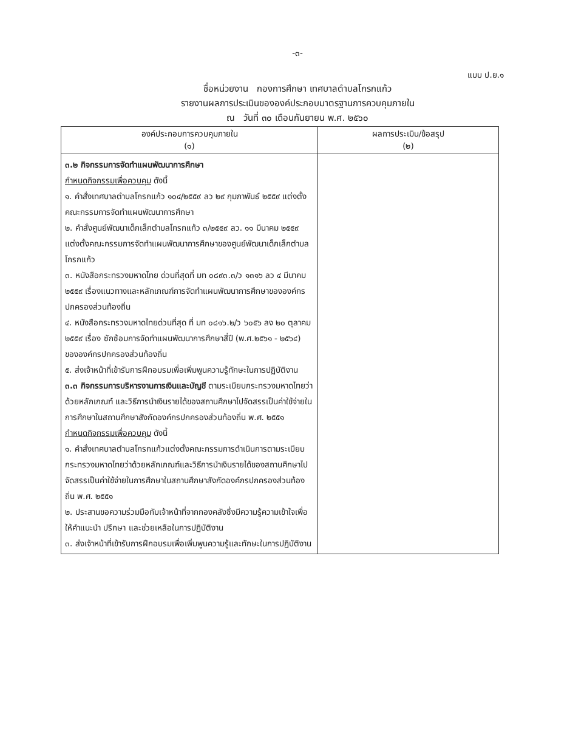-๓-
แบบ ป.ย.๑
ชื่อหน่วยงาน กองการศึกษา เทศบาลตำบลโกรกแก้ว
รายงานผลการประเมินขององค์ประกอบมาตรฐานการควบคุมภายใน
ณ วันที่ ๓๐ เดือนกันยายน พ.ศ. ๒๕๖๐
| องค์ประกอบการควบคุมภายใน (๑) | ผลการประเมิน/ข้อสรุป (๒) |
| --- | --- |
| ๓.๒ กิจกรรมการจัดทำแผนพัฒนาการศึกษา กำหนดกิจกรรมเพื่อควบคุม ดังนี้ ๑. คำสั่งเทศบาลตำบลโกรกแก้ว ๑๐๔/๒๕๕๙ ลว ๒๙ กุมภาพันธ์ ๒๕๕๙ แต่งตั้งคณะกรรมการจัดทำแผนพัฒนาการศึกษา ๒. คำสั่งศูนย์พัฒนาเด็กเล็กตำบลโกรกแก้ว ๓/๒๕๕๙ ลว. ๑๑ มีนาคม ๒๕๕๙ แต่งตั้งคณะกรรมการจัดทำแผนพัฒนาการศึกษาของศูนย์พัฒนาเด็กเล็กตำบลโกรกแก้ว ๓. หนังสือกระทรวงมหาดไทย ด่วนที่สุดที่ มท ๐๘๙๓.๓/ว ๑๓๑๖ ลว ๔ มีนาคม ๒๕๕๙ เรื่องแนวทางและหลักเกณฑ์การจัดทำแผนพัฒนาการศึกษาขององค์กรปกครองส่วนท้องถิ่น ๔. หนังสือกระทรวงมหาดไทยด่วนที่สุด ที่ มท ๐๘๑๖.๒/ว ๖๐๕๖ ลง ๒๐ ตุลาคม ๒๕๕๙ เรื่อง ซักซ้อมการจัดทำแผนพัฒนาการศึกษาสี่ปี (พ.ศ.๒๕๖๑ - ๒๕๖๔) ขององค์กรปกครองส่วนท้องถิ่น ๕. ส่งเจ้าหน้าที่เข้ารับการฝึกอบรมเพื่อเพิ่มพูนความรู้ทักษะในการปฏิบัติงาน ๓.๓ กิจกรรมการบริหารงานการเงินและบัญชี ตามระเบียบกระทรวงมหาดไทยว่าด้วยหลักเกณฑ์ และวิธีการนำเงินรายได้ของสถานศึกษาไปจัดสรรเป็นค่าใช้จ่ายในการศึกษาในสถานศึกษาสังกัดองค์กรปกครองส่วนท้องถิ่น พ.ศ. ๒๕๕๑ กำหนดกิจกรรมเพื่อควบคุม ดังนี้ ๑. คำสั่งเทศบาลตำบลโกรกแก้วแต่งตั้งคณะกรรมการดำเนินการตามระเบียบกระทรวงมหาดไทยว่าด้วยหลักเกณฑ์และวิธีการนำเงินรายได้ของสถานศึกษาไปจัดสรรเป็นค่าใช้จ่ายในการศึกษาในสถานศึกษาสังกัดองค์กรปกครองส่วนท้องถิ่น พ.ศ. ๒๕๕๑ ๒. ประสานขอความร่วมมือกับเจ้าหน้าที่จากกองคลังซึ่งมีความรู้ความเข้าใจเพื่อให้คำแนะนำ ปรึกษา และช่วยเหลือในการปฏิบัติงาน ๓. ส่งเจ้าหน้าที่เข้ารับการฝึกอบรมเพื่อเพิ่มพูนความรู้และทักษะในการปฏิบัติงาน | |